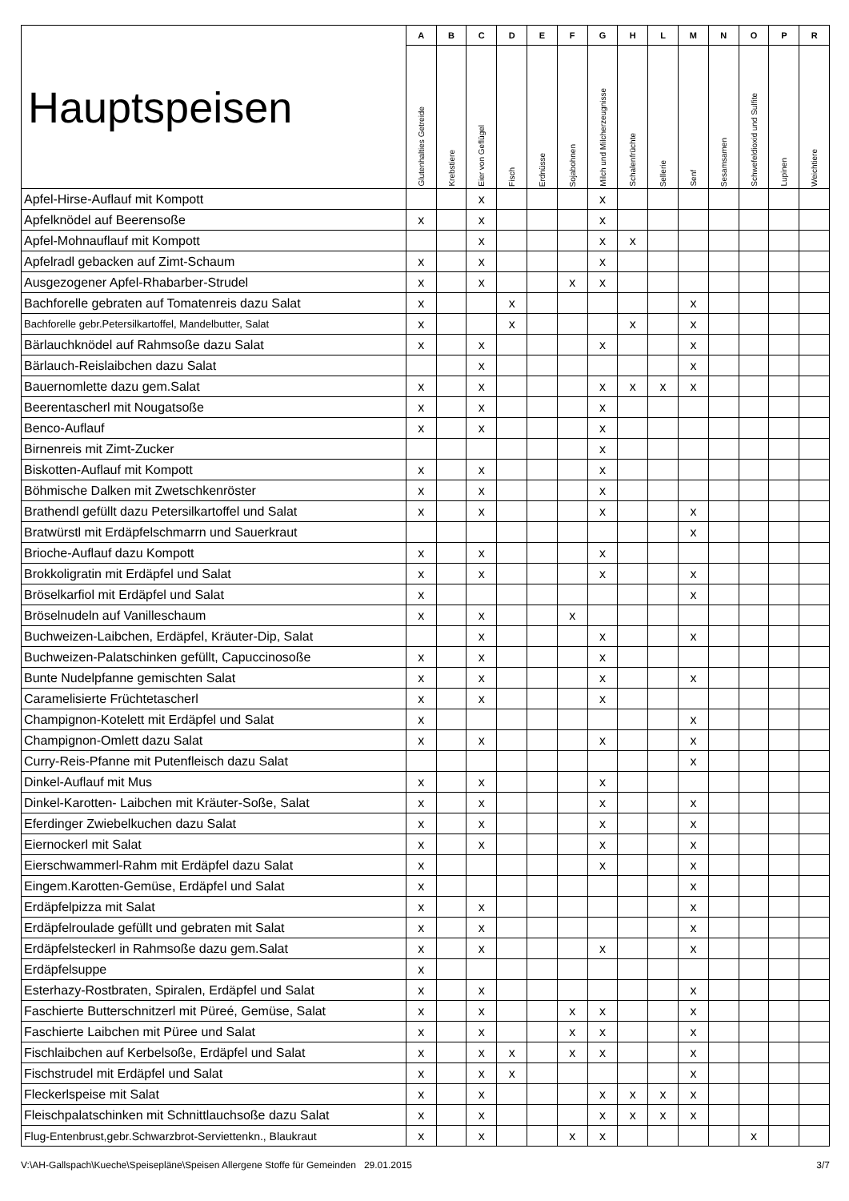| Hauptspeisen | A | B | C | D | E | F | G | H | L | M | N | O | P | R |
| --- | --- | --- | --- | --- | --- | --- | --- | --- | --- | --- | --- | --- | --- | --- |
| | Glutenhalties Getreide | Krebstiere | Eier von Geflügel | Fisch | Erdnüsse | Sojabohnen | Milch und Milcherzeugnisse | Schalenfrüchte | Sellerie | Senf | Sesamsamen | Schwefeldioxid und Sulfite | Lupinen | Weichtiere |
| Apfel-Hirse-Auflauf mit Kompott | | | x | | | | x | | | | | | | |
| Apfelknödel auf Beerensoße | x | | x | | | | x | | | | | | | |
| Apfel-Mohnauflauf mit Kompott | | | x | | | | x | x | | | | | | |
| Apfelradl gebacken auf Zimt-Schaum | x | | x | | | | x | | | | | | | |
| Ausgezogener Apfel-Rhabarber-Strudel | x | | x | | | x | x | | | | | | | |
| Bachforelle gebraten auf Tomatenreis dazu Salat | x | | | x | | | | | | x | | | | |
| Bachforelle gebr.Petersilkartoffel, Mandelbutter, Salat | x | | | x | | | | x | | x | | | | |
| Bärlauchknödel auf Rahmsoße dazu Salat | x | | x | | | | x | | | x | | | | |
| Bärlauch-Reislaibchen dazu Salat | | | x | | | | | | | x | | | | |
| Bauernomlette dazu gem.Salat | x | | x | | | | x | x | x | x | | | | |
| Beerentascherl mit Nougatsoße | x | | x | | | | x | | | | | | | |
| Benco-Auflauf | x | | x | | | | x | | | | | | | |
| Birnenreis mit Zimt-Zucker | | | | | | | x | | | | | | | |
| Biskotten-Auflauf mit Kompott | x | | x | | | | x | | | | | | | |
| Böhmische Dalken mit Zwetschkenröster | x | | x | | | | x | | | | | | | |
| Brathendl gefüllt dazu Petersilkartoffel und Salat | x | | x | | | | x | | | x | | | | |
| Bratwürstl mit Erdäpfelschmarrn und Sauerkraut | | | | | | | | | | x | | | | |
| Brioche-Auflauf dazu Kompott | x | | x | | | | x | | | | | | | |
| Brokkoligratin mit Erdäpfel und Salat | x | | x | | | | x | | | x | | | | |
| Bröselkarfiol mit Erdäpfel und Salat | x | | | | | | | | | x | | | | |
| Bröselnudeln auf Vanilleschaum | x | | x | | | x | | | | | | | | |
| Buchweizen-Laibchen, Erdäpfel, Kräuter-Dip, Salat | | | x | | | | x | | | x | | | | |
| Buchweizen-Palatschinken gefüllt, Capuccinosoße | x | | x | | | | x | | | | | | | |
| Bunte Nudelpfanne gemischten Salat | x | | x | | | | x | | | x | | | | |
| Caramelisierte Früchtetascherl | x | | x | | | | x | | | | | | | |
| Champignon-Kotelett mit Erdäpfel und Salat | x | | | | | | | | | x | | | | |
| Champignon-Omlett dazu Salat | x | | x | | | | x | | | x | | | | |
| Curry-Reis-Pfanne mit Putenfleisch dazu Salat | | | | | | | | | | x | | | | |
| Dinkel-Auflauf mit Mus | x | | x | | | | x | | | | | | | |
| Dinkel-Karotten- Laibchen mit Kräuter-Soße, Salat | x | | x | | | | x | | | x | | | | |
| Eferdinger Zwiebelkuchen dazu Salat | x | | x | | | | x | | | x | | | | |
| Eiernockerl mit Salat | x | | x | | | | x | | | x | | | | |
| Eierschwammerl-Rahm mit Erdäpfel dazu Salat | x | | | | | | x | | | x | | | | |
| Eingem.Karotten-Gemüse, Erdäpfel und Salat | x | | | | | | | | | x | | | | |
| Erdäpfelpizza mit Salat | x | | x | | | | | | | x | | | | |
| Erdäpfelroulade gefüllt und gebraten mit Salat | x | | x | | | | | | | x | | | | |
| Erdäpfelsteckerl in Rahmsoße dazu gem.Salat | x | | x | | | | x | | | x | | | | |
| Erdäpfelsuppe | x | | | | | | | | | | | | | |
| Esterhazy-Rostbraten, Spiralen, Erdäpfel und Salat | x | | x | | | | | | | x | | | | |
| Faschierte Butterschnitzerl mit Püreé, Gemüse, Salat | x | | x | | | x | x | | | x | | | | |
| Faschierte Laibchen mit Püree und Salat | x | | x | | | x | x | | | x | | | | |
| Fischlaibchen auf Kerbelsoße, Erdäpfel und Salat | x | | x | x | | x | x | | | x | | | | |
| Fischstrudel mit Erdäpfel und Salat | x | | x | x | | | | | | x | | | | |
| Fleckerlspeise mit Salat | x | | x | | | | x | x | x | x | | | | |
| Fleischpalatschinken mit Schnittlauchsoße dazu Salat | x | | x | | | | x | x | x | x | | | | |
| Flug-Entenbrust,gebr.Schwarzbrot-Serviettenkn., Blaukraut | x | | x | | | x | x | | | | | x | | |
V:\AH-Gallspach\Kueche\Speisepläne\Speisen Allergene Stoffe für Gemeinden 29.01.2015 3/7